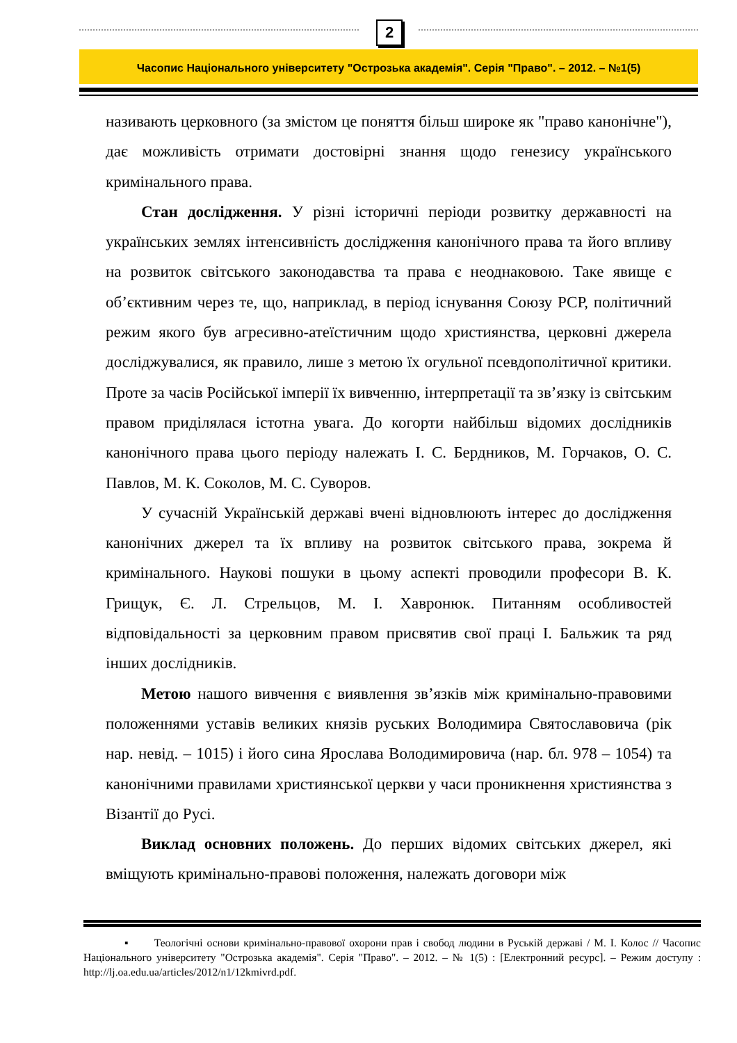2
Часопис Національного університету "Острозька академія". Серія "Право". – 2012. – №1(5)
називають церковного (за змістом це поняття більш широке як "право канонічне"), дає можливість отримати достовірні знання щодо генезису українського кримінального права.
Стан дослідження. У різні історичні періоди розвитку державності на українських землях інтенсивність дослідження канонічного права та його впливу на розвиток світського законодавства та права є неоднаковою. Таке явище є об’єктивним через те, що, наприклад, в період існування Союзу РСР, політичний режим якого був агресивно-атеїстичним щодо християнства, церковні джерела досліджувалися, як правило, лише з метою їх огульної псевдополітичної критики. Проте за часів Російської імперії їх вивченню, інтерпретації та зв’язку із світським правом приділялася істотна увага. До когорти найбільш відомих дослідників канонічного права цього періоду належать І. С. Бердников, М. Горчаков, О. С. Павлов, М. К. Соколов, М. С. Суворов.
У сучасній Українській державі вчені відновлюють інтерес до дослідження канонічних джерел та їх впливу на розвиток світського права, зокрема й кримінального. Наукові пошуки в цьому аспекті проводили професори В. К. Грищук, Є. Л. Стрельцов, М. І. Хавронюк. Питанням особливостей відповідальності за церковним правом присвятив свої праці І. Бальжик та ряд інших дослідників.
Метою нашого вивчення є виявлення зв’язків між кримінально-правовими положеннями уставів великих князів руських Володимира Святославовича (рік нар. невід. – 1015) і його сина Ярослава Володимировича (нар. бл. 978 – 1054) та канонічними правилами християнської церкви у часи проникнення християнства з Візантії до Русі.
Виклад основних положень. До перших відомих світських джерел, які вміщують кримінально-правові положення, належать договори між
▪ Теологічні основи кримінально-правової охорони прав і свобод людини в Руській державі / М. І. Колос // Часопис Національного університету "Острозька академія". Серія "Право". – 2012. – № 1(5) : [Електронний ресурс]. – Режим доступу : http://lj.oa.edu.ua/articles/2012/n1/12kmivrd.pdf.